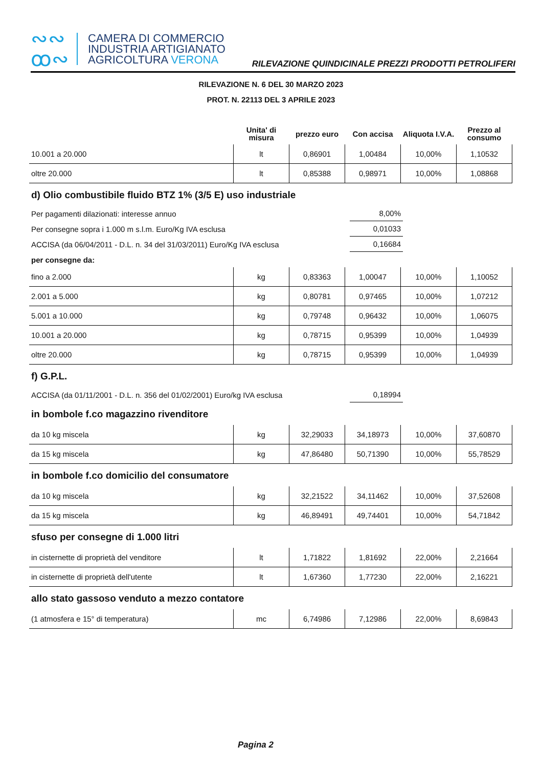∾∾
ꝏ∾
CAMERA DI COMMERCIO
INDUSTRIA ARTIGIANATO
AGRICOLTURA VERONA
RILEVAZIONE QUINDICINALE PREZZI PRODOTTI PETROLIFERI
RILEVAZIONE N. 6 DEL 30 MARZO 2023
PROT. N. 22113 DEL 3 APRILE 2023
| | Unita' di misura | prezzo euro | Con accisa | Aliquota I.V.A. | Prezzo al consumo |
| --- | --- | --- | --- | --- | --- |
| 10.001 a 20.000 | lt | 0,86901 | 1,00484 | 10,00% | 1,10532 |
| oltre 20.000 | lt | 0,85388 | 0,98971 | 10,00% | 1,08868 |
d) Olio combustibile fluido BTZ 1% (3/5 E) uso industriale
Per pagamenti dilazionati: interesse annuo 8,00%
Per consegne sopra i 1.000 m s.l.m. Euro/Kg IVA esclusa 0,01033
ACCISA (da 06/04/2011 - D.L. n. 34 del 31/03/2011) Euro/Kg IVA esclusa 0,16684
per consegne da:
| fino a 2.000 | kg | 0,83363 | 1,00047 | 10,00% | 1,10052 |
| 2.001 a 5.000 | kg | 0,80781 | 0,97465 | 10,00% | 1,07212 |
| 5.001 a 10.000 | kg | 0,79748 | 0,96432 | 10,00% | 1,06075 |
| 10.001 a 20.000 | kg | 0,78715 | 0,95399 | 10,00% | 1,04939 |
| oltre 20.000 | kg | 0,78715 | 0,95399 | 10,00% | 1,04939 |
f) G.P.L.
ACCISA (da 01/11/2001 - D.L. n. 356 del 01/02/2001) Euro/kg IVA esclusa 0,18994
in bombole f.co magazzino rivenditore
| da 10 kg miscela | kg | 32,29033 | 34,18973 | 10,00% | 37,60870 |
| da 15 kg miscela | kg | 47,86480 | 50,71390 | 10,00% | 55,78529 |
in bombole f.co domicilio del consumatore
| da 10 kg miscela | kg | 32,21522 | 34,11462 | 10,00% | 37,52608 |
| da 15 kg miscela | kg | 46,89491 | 49,74401 | 10,00% | 54,71842 |
sfuso per consegne di 1.000 litri
| in cisternette di proprietà del venditore | lt | 1,71822 | 1,81692 | 22,00% | 2,21664 |
| in cisternette di proprietà dell'utente | lt | 1,67360 | 1,77230 | 22,00% | 2,16221 |
allo stato gassoso venduto a mezzo contatore
| (1 atmosfera e 15° di temperatura) | mc | 6,74986 | 7,12986 | 22,00% | 8,69843 |
Pagina 2